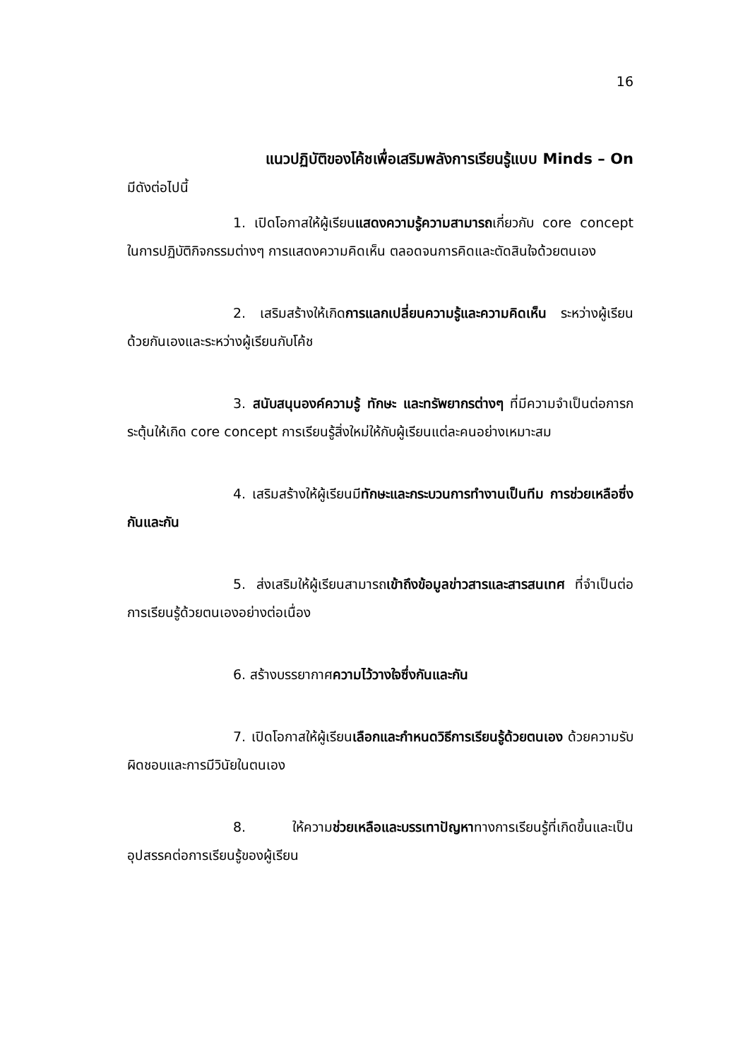16
แนวปฏิบัติของโค้ชเพื่อเสริมพลังการเรียนรู้แบบ Minds – On
มีดังต่อไปนี้
1. เปิดโอกาสให้ผู้เรียนแสดงความรู้ความสามารถเกี่ยวกับ core concept ในการปฏิบัติกิจกรรมต่างๆ การแสดงความคิดเห็น ตลอดจนการคิดและตัดสินใจด้วยตนเอง
2. เสริมสร้างให้เกิดการแลกเปลี่ยนความรู้และความคิดเห็น ระหว่างผู้เรียนด้วยกันเองและระหว่างผู้เรียนกับโค้ช
3. สนับสนุนองค์ความรู้ ทักษะ และทรัพยากรต่างๆ ที่มีความจำเป็นต่อการกระตุ้นให้เกิด core concept การเรียนรู้สิ่งใหม่ให้กับผู้เรียนแต่ละคนอย่างเหมาะสม
4. เสริมสร้างให้ผู้เรียนมีทักษะและกระบวนการทำงานเป็นทีม การช่วยเหลือซึ่งกันและกัน
5. ส่งเสริมให้ผู้เรียนสามารถเข้าถึงข้อมูลข่าวสารและสารสนเทศ ที่จำเป็นต่อการเรียนรู้ด้วยตนเองอย่างต่อเนื่อง
6. สร้างบรรยากาศความไว้วางใจซึ่งกันและกัน
7. เปิดโอกาสให้ผู้เรียนเลือกและกำหนดวิธีการเรียนรู้ด้วยตนเอง ด้วยความรับผิดชอบและการมีวินัยในตนเอง
8. ให้ความช่วยเหลือและบรรเทาปัญหาทางการเรียนรู้ที่เกิดขึ้นและเป็นอุปสรรคต่อการเรียนรู้ของผู้เรียน